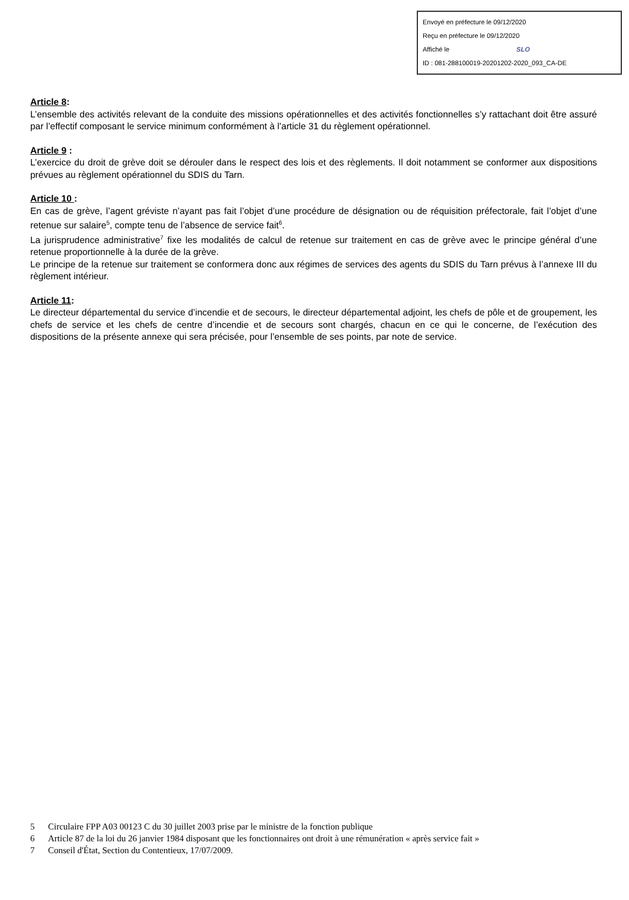Envoyé en préfecture le 09/12/2020
Reçu en préfecture le 09/12/2020
Affiché le SLO
ID : 081-288100019-20201202-2020_093_CA-DE
Article 8:
L’ensemble des activités relevant de la conduite des missions opérationnelles et des activités fonctionnelles s’y rattachant doit être assuré par l’effectif composant le service minimum conformément à l’article 31 du règlement opérationnel.
Article 9 :
L’exercice du droit de grève doit se dérouler dans le respect des lois et des règlements. Il doit notamment se conformer aux dispositions prévues au règlement opérationnel du SDIS du Tarn.
Article 10 :
En cas de grève, l’agent gréviste n’ayant pas fait l’objet d’une procédure de désignation ou de réquisition préfectorale, fait l’objet d’une retenue sur salaire<sup>5</sup>, compte tenu de l’absence de service fait<sup>6</sup>.
La jurisprudence administrative<sup>7</sup> fixe les modalités de calcul de retenue sur traitement en cas de grève avec le principe général d’une retenue proportionnelle à la durée de la grève.
Le principe de la retenue sur traitement se conformera donc aux régimes de services des agents du SDIS du Tarn prévus à l’annexe III du règlement intérieur.
Article 11:
Le directeur départemental du service d’incendie et de secours, le directeur départemental adjoint, les chefs de pôle et de groupement, les chefs de service et les chefs de centre d’incendie et de secours sont chargés, chacun en ce qui le concerne, de l’exécution des dispositions de la présente annexe qui sera précisée, pour l’ensemble de ses points, par note de service.
5 Circulaire FPP A03 00123 C du 30 juillet 2003 prise par le ministre de la fonction publique
6 Article 87 de la loi du 26 janvier 1984 disposant que les fonctionnaires ont droit à une rémunération « après service fait »
7 Conseil d'État, Section du Contentieux, 17/07/2009.